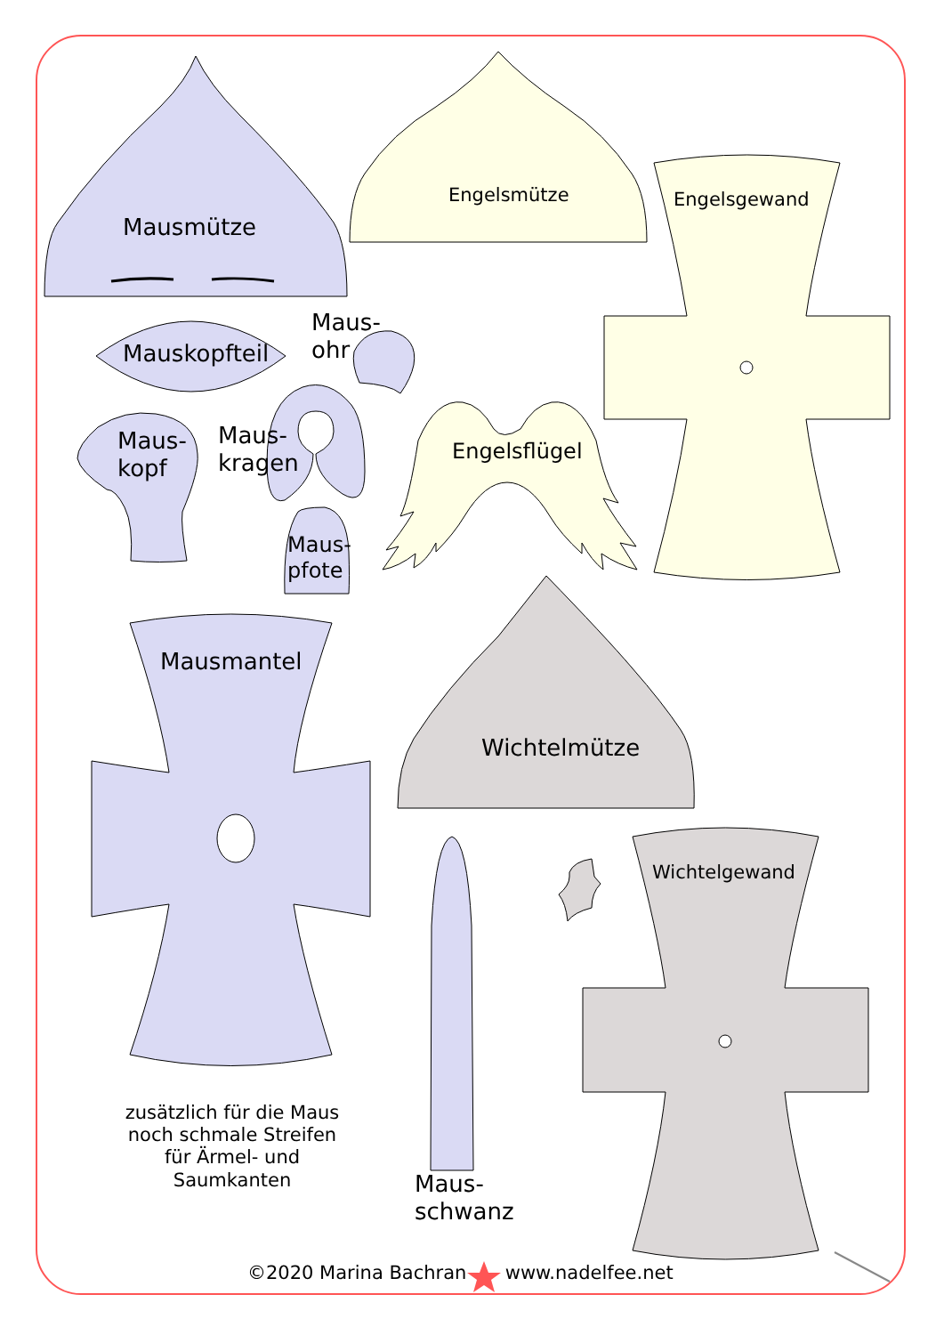Mausmütze
Engelsmütze Engelsgewand
Maus-
ohr
Mauskopfteil
Maus-
kopf
Maus-
kragen
Engelsflügel
Maus-
pfote
Mausmantel
Wichtelmütze
Wichtelgewand
zusätzlich für die Maus noch schmale Streifen für Ärmel- und Saumkanten
Maus-
schwanz
©2020 Marina Bachran www.nadelfee.net